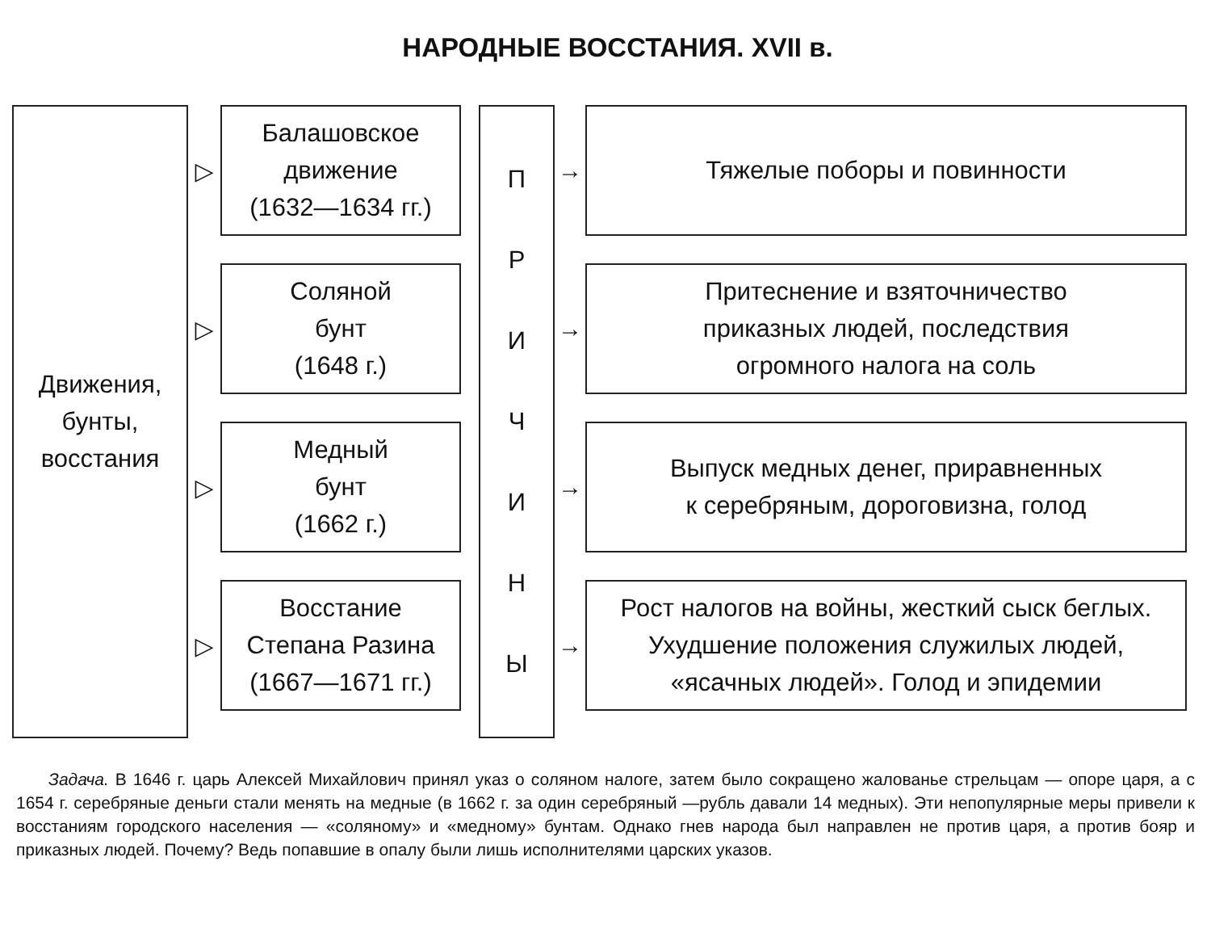НАРОДНЫЕ ВОССТАНИЯ. XVII в.
Движения,
бунты,
восстания
▷
Балашовское
движение
(1632—1634 гг.)
▷
Соляной
бунт
(1648 г.)
▷
Медный
бунт
(1662 г.)
▷
Восстание
Степана Разина
(1667—1671 гг.)
ПРИЧИНЫ
→
Тяжелые поборы и повинности
→
Притеснение и взяточничество
приказных людей, последствия
огромного налога на соль
→
Выпуск медных денег, приравненных
к серебряным, дороговизна, голод
→
Рост налогов на войны, жесткий сыск беглых.
Ухудшение положения служилых людей,
«ясачных людей». Голод и эпидемии
Задача. В 1646 г. царь Алексей Михайлович принял указ о соляном налоге, затем было сокращено жалованье стрельцам — опоре царя, а с 1654 г. серебряные деньги стали менять на медные (в 1662 г. за один серебряный —рубль давали 14 медных). Эти непопулярные меры привели к восстаниям городского населения — «соляному» и «медному» бунтам. Однако гнев народа был направлен не против царя, а против бояр и приказных людей. Почему? Ведь попавшие в опалу были лишь исполнителями царских указов.